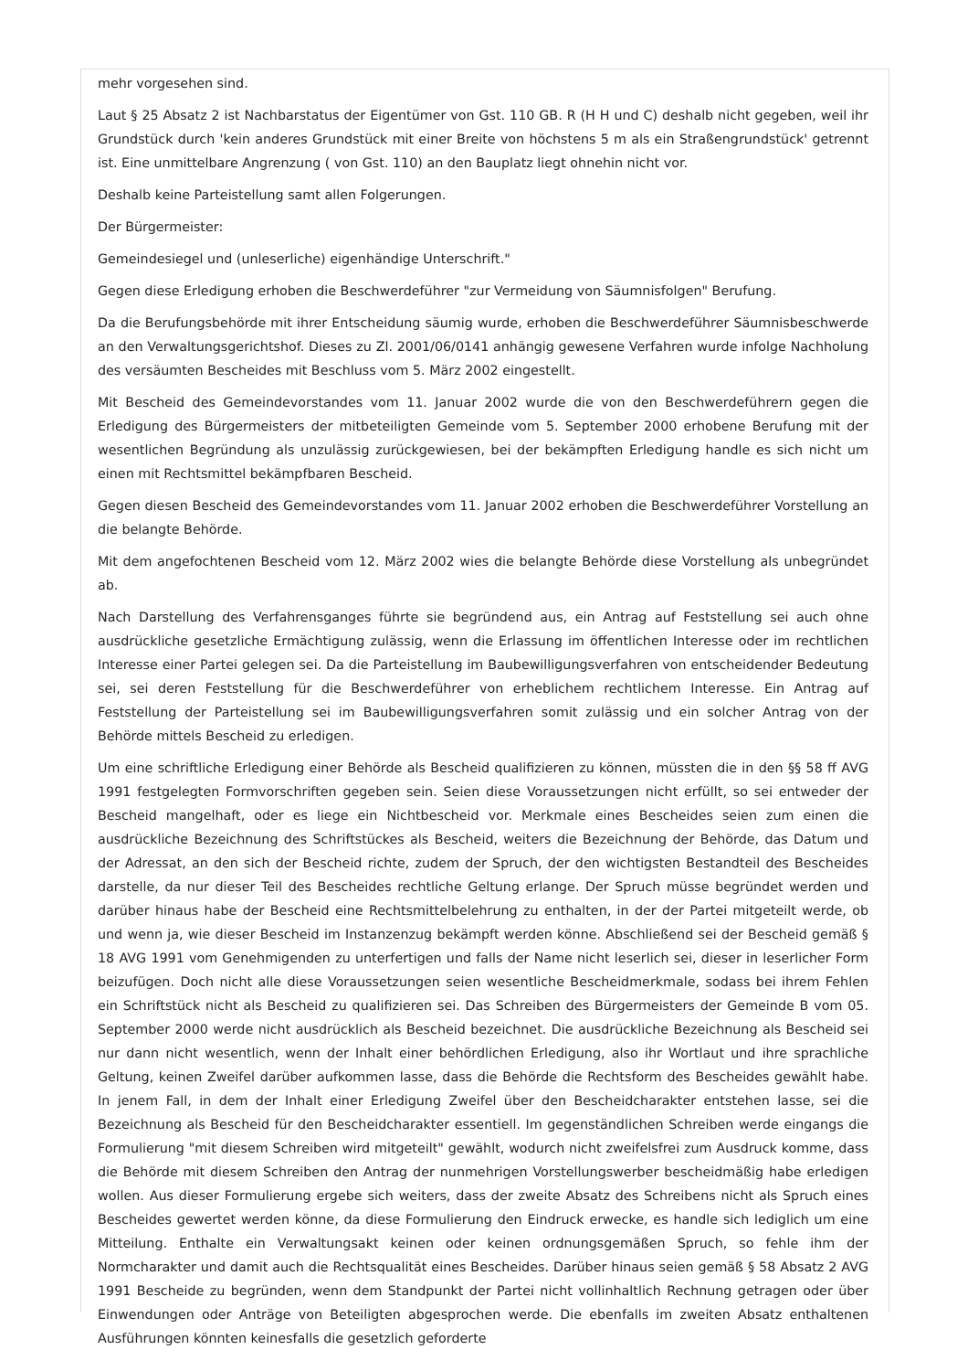mehr vorgesehen sind.
Laut § 25 Absatz 2 ist Nachbarstatus der Eigentümer von Gst. 110 GB. R (H H und C) deshalb nicht gegeben, weil ihr Grundstück durch 'kein anderes Grundstück mit einer Breite von höchstens 5 m als ein Straßengrundstück' getrennt ist. Eine unmittelbare Angrenzung ( von Gst. 110) an den Bauplatz liegt ohnehin nicht vor.
Deshalb keine Parteistellung samt allen Folgerungen.
Der Bürgermeister:
Gemeindesiegel und (unleserliche) eigenhändige Unterschrift."
Gegen diese Erledigung erhoben die Beschwerdeführer "zur Vermeidung von Säumnisfolgen" Berufung.
Da die Berufungsbehörde mit ihrer Entscheidung säumig wurde, erhoben die Beschwerdeführer Säumnisbeschwerde an den Verwaltungsgerichtshof. Dieses zu Zl. 2001/06/0141 anhängig gewesene Verfahren wurde infolge Nachholung des versäumten Bescheides mit Beschluss vom 5. März 2002 eingestellt.
Mit Bescheid des Gemeindevorstandes vom 11. Januar 2002 wurde die von den Beschwerdeführern gegen die Erledigung des Bürgermeisters der mitbeteiligten Gemeinde vom 5. September 2000 erhobene Berufung mit der wesentlichen Begründung als unzulässig zurückgewiesen, bei der bekämpften Erledigung handle es sich nicht um einen mit Rechtsmittel bekämpfbaren Bescheid.
Gegen diesen Bescheid des Gemeindevorstandes vom 11. Januar 2002 erhoben die Beschwerdeführer Vorstellung an die belangte Behörde.
Mit dem angefochtenen Bescheid vom 12. März 2002 wies die belangte Behörde diese Vorstellung als unbegründet ab.
Nach Darstellung des Verfahrensganges führte sie begründend aus, ein Antrag auf Feststellung sei auch ohne ausdrückliche gesetzliche Ermächtigung zulässig, wenn die Erlassung im öffentlichen Interesse oder im rechtlichen Interesse einer Partei gelegen sei. Da die Parteistellung im Baubewilligungsverfahren von entscheidender Bedeutung sei, sei deren Feststellung für die Beschwerdeführer von erheblichem rechtlichem Interesse. Ein Antrag auf Feststellung der Parteistellung sei im Baubewilligungsverfahren somit zulässig und ein solcher Antrag von der Behörde mittels Bescheid zu erledigen.
Um eine schriftliche Erledigung einer Behörde als Bescheid qualifizieren zu können, müssten die in den §§ 58 ff AVG 1991 festgelegten Formvorschriften gegeben sein. Seien diese Voraussetzungen nicht erfüllt, so sei entweder der Bescheid mangelhaft, oder es liege ein Nichtbescheid vor. Merkmale eines Bescheides seien zum einen die ausdrückliche Bezeichnung des Schriftstückes als Bescheid, weiters die Bezeichnung der Behörde, das Datum und der Adressat, an den sich der Bescheid richte, zudem der Spruch, der den wichtigsten Bestandteil des Bescheides darstelle, da nur dieser Teil des Bescheides rechtliche Geltung erlange. Der Spruch müsse begründet werden und darüber hinaus habe der Bescheid eine Rechtsmittelbelehrung zu enthalten, in der der Partei mitgeteilt werde, ob und wenn ja, wie dieser Bescheid im Instanzenzug bekämpft werden könne. Abschließend sei der Bescheid gemäß § 18 AVG 1991 vom Genehmigenden zu unterfertigen und falls der Name nicht leserlich sei, dieser in leserlicher Form beizufügen. Doch nicht alle diese Voraussetzungen seien wesentliche Bescheidmerkmale, sodass bei ihrem Fehlen ein Schriftstück nicht als Bescheid zu qualifizieren sei. Das Schreiben des Bürgermeisters der Gemeinde B vom 05. September 2000 werde nicht ausdrücklich als Bescheid bezeichnet. Die ausdrückliche Bezeichnung als Bescheid sei nur dann nicht wesentlich, wenn der Inhalt einer behördlichen Erledigung, also ihr Wortlaut und ihre sprachliche Geltung, keinen Zweifel darüber aufkommen lasse, dass die Behörde die Rechtsform des Bescheides gewählt habe. In jenem Fall, in dem der Inhalt einer Erledigung Zweifel über den Bescheidcharakter entstehen lasse, sei die Bezeichnung als Bescheid für den Bescheidcharakter essentiell. Im gegenständlichen Schreiben werde eingangs die Formulierung "mit diesem Schreiben wird mitgeteilt" gewählt, wodurch nicht zweifelsfrei zum Ausdruck komme, dass die Behörde mit diesem Schreiben den Antrag der nunmehrigen Vorstellungswerber bescheidmäßig habe erledigen wollen. Aus dieser Formulierung ergebe sich weiters, dass der zweite Absatz des Schreibens nicht als Spruch eines Bescheides gewertet werden könne, da diese Formulierung den Eindruck erwecke, es handle sich lediglich um eine Mitteilung. Enthalte ein Verwaltungsakt keinen oder keinen ordnungsgemäßen Spruch, so fehle ihm der Normcharakter und damit auch die Rechtsqualität eines Bescheides. Darüber hinaus seien gemäß § 58 Absatz 2 AVG 1991 Bescheide zu begründen, wenn dem Standpunkt der Partei nicht vollinhaltlich Rechnung getragen oder über Einwendungen oder Anträge von Beteiligten abgesprochen werde. Die ebenfalls im zweiten Absatz enthaltenen Ausführungen könnten keinesfalls die gesetzlich geforderte